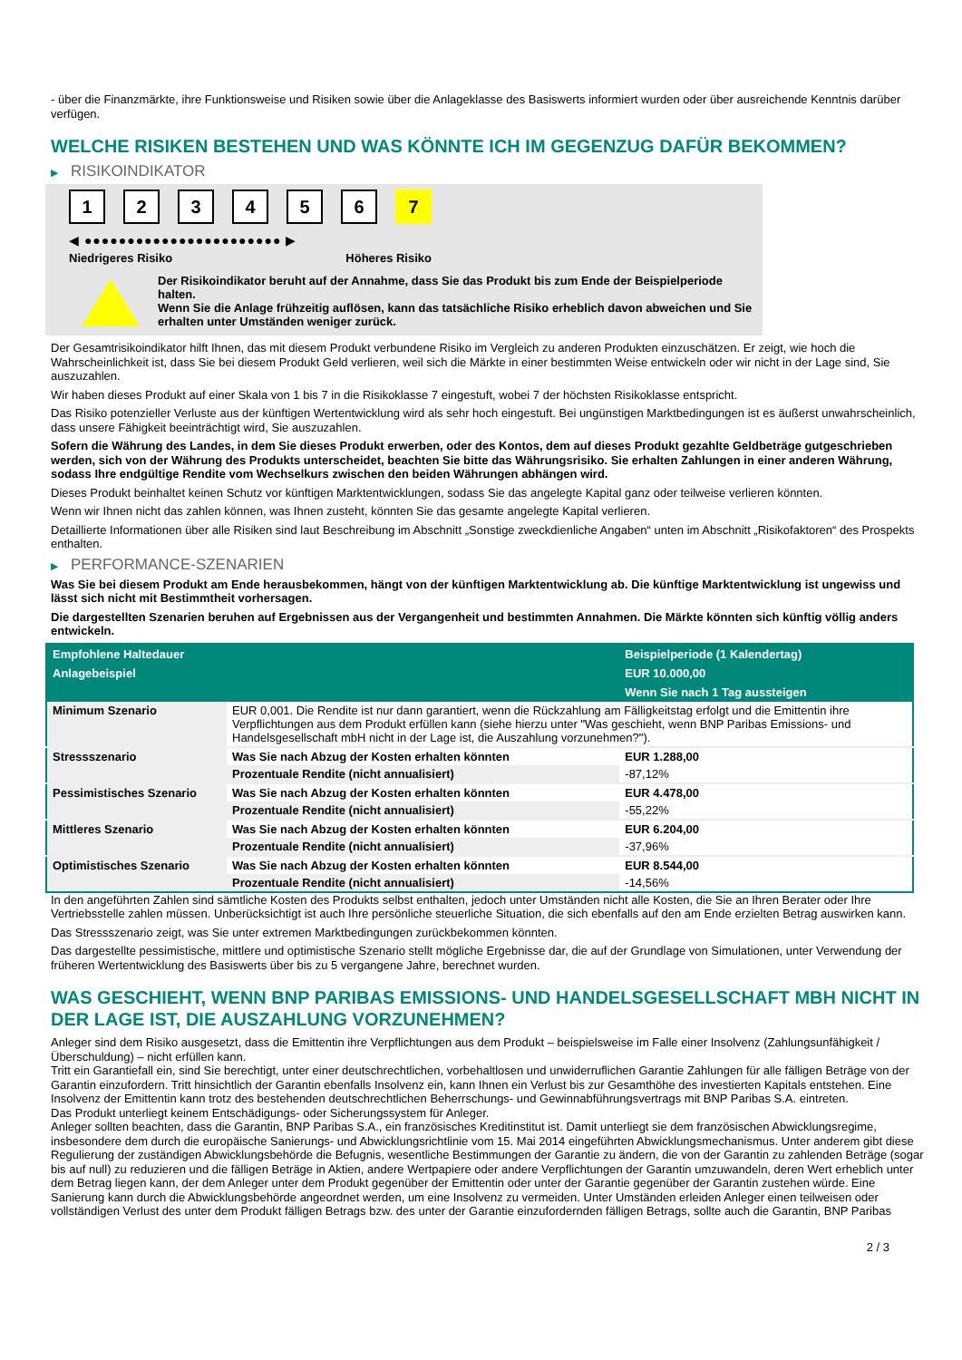- über die Finanzmärkte, ihre Funktionsweise und Risiken sowie über die Anlageklasse des Basiswerts informiert wurden oder über ausreichende Kenntnis darüber verfügen.
WELCHE RISIKEN BESTEHEN UND WAS KÖNNTE ICH IM GEGENZUG DAFÜR BEKOMMEN?
▶ RISIKOINDIKATOR
1 2 3 4 5 6 7
◀ ●●●●●●●●●●●●●●●●●●●●●●● ▶
Niedrigeres Risiko Höheres Risiko
Der Risikoindikator beruht auf der Annahme, dass Sie das Produkt bis zum Ende der Beispielperiode halten.
Wenn Sie die Anlage frühzeitig auflösen, kann das tatsächliche Risiko erheblich davon abweichen und Sie erhalten unter Umständen weniger zurück.
Der Gesamtrisikoindikator hilft Ihnen, das mit diesem Produkt verbundene Risiko im Vergleich zu anderen Produkten einzuschätzen. Er zeigt, wie hoch die Wahrscheinlichkeit ist, dass Sie bei diesem Produkt Geld verlieren, weil sich die Märkte in einer bestimmten Weise entwickeln oder wir nicht in der Lage sind, Sie auszuzahlen.
Wir haben dieses Produkt auf einer Skala von 1 bis 7 in die Risikoklasse 7 eingestuft, wobei 7 der höchsten Risikoklasse entspricht.
Das Risiko potenzieller Verluste aus der künftigen Wertentwicklung wird als sehr hoch eingestuft. Bei ungünstigen Marktbedingungen ist es äußerst unwahrscheinlich, dass unsere Fähigkeit beeinträchtigt wird, Sie auszuzahlen.
Sofern die Währung des Landes, in dem Sie dieses Produkt erwerben, oder des Kontos, dem auf dieses Produkt gezahlte Geldbeträge gutgeschrieben werden, sich von der Währung des Produkts unterscheidet, beachten Sie bitte das Währungsrisiko. Sie erhalten Zahlungen in einer anderen Währung, sodass Ihre endgültige Rendite vom Wechselkurs zwischen den beiden Währungen abhängen wird.
Dieses Produkt beinhaltet keinen Schutz vor künftigen Marktentwicklungen, sodass Sie das angelegte Kapital ganz oder teilweise verlieren könnten.
Wenn wir Ihnen nicht das zahlen können, was Ihnen zusteht, könnten Sie das gesamte angelegte Kapital verlieren.
Detaillierte Informationen über alle Risiken sind laut Beschreibung im Abschnitt „Sonstige zweckdienliche Angaben“ unten im Abschnitt „Risikofaktoren“ des Prospekts enthalten.
▶ PERFORMANCE-SZENARIEN
Was Sie bei diesem Produkt am Ende herausbekommen, hängt von der künftigen Marktentwicklung ab. Die künftige Marktentwicklung ist ungewiss und lässt sich nicht mit Bestimmtheit vorhersagen.
Die dargestellten Szenarien beruhen auf Ergebnissen aus der Vergangenheit und bestimmten Annahmen. Die Märkte könnten sich künftig völlig anders entwickeln.
| Empfohlene Haltedauer | | Beispielperiode (1 Kalendertag) |
| --- | --- | --- |
| Anlagebeispiel | | EUR 10.000,00 |
| | | Wenn Sie nach 1 Tag aussteigen |
| Minimum Szenario | EUR 0,001. Die Rendite ist nur dann garantiert, wenn die Rückzahlung am Fälligkeitstag erfolgt und die Emittentin ihre Verpflichtungen aus dem Produkt erfüllen kann (siehe hierzu unter "Was geschieht, wenn BNP Paribas Emissions- und Handelsgesellschaft mbH nicht in der Lage ist, die Auszahlung vorzunehmen?"). | |
| Stressszenario | Was Sie nach Abzug der Kosten erhalten könnten | EUR 1.288,00 |
| | Prozentuale Rendite (nicht annualisiert) | -87,12% |
| Pessimistisches Szenario | Was Sie nach Abzug der Kosten erhalten könnten | EUR 4.478,00 |
| | Prozentuale Rendite (nicht annualisiert) | -55,22% |
| Mittleres Szenario | Was Sie nach Abzug der Kosten erhalten könnten | EUR 6.204,00 |
| | Prozentuale Rendite (nicht annualisiert) | -37,96% |
| Optimistisches Szenario | Was Sie nach Abzug der Kosten erhalten könnten | EUR 8.544,00 |
| | Prozentuale Rendite (nicht annualisiert) | -14,56% |
In den angeführten Zahlen sind sämtliche Kosten des Produkts selbst enthalten, jedoch unter Umständen nicht alle Kosten, die Sie an Ihren Berater oder Ihre Vertriebsstelle zahlen müssen. Unberücksichtigt ist auch Ihre persönliche steuerliche Situation, die sich ebenfalls auf den am Ende erzielten Betrag auswirken kann.
Das Stressszenario zeigt, was Sie unter extremen Marktbedingungen zurückbekommen könnten.
Das dargestellte pessimistische, mittlere und optimistische Szenario stellt mögliche Ergebnisse dar, die auf der Grundlage von Simulationen, unter Verwendung der früheren Wertentwicklung des Basiswerts über bis zu 5 vergangene Jahre, berechnet wurden.
WAS GESCHIEHT, WENN BNP PARIBAS EMISSIONS- UND HANDELSGESELLSCHAFT MBH NICHT IN DER LAGE IST, DIE AUSZAHLUNG VORZUNEHMEN?
Anleger sind dem Risiko ausgesetzt, dass die Emittentin ihre Verpflichtungen aus dem Produkt – beispielsweise im Falle einer Insolvenz (Zahlungsunfähigkeit / Überschuldung) – nicht erfüllen kann.
Tritt ein Garantiefall ein, sind Sie berechtigt, unter einer deutschrechtlichen, vorbehaltlosen und unwiderruflichen Garantie Zahlungen für alle fälligen Beträge von der Garantin einzufordern. Tritt hinsichtlich der Garantin ebenfalls Insolvenz ein, kann Ihnen ein Verlust bis zur Gesamthöhe des investierten Kapitals entstehen. Eine Insolvenz der Emittentin kann trotz des bestehenden deutschrechtlichen Beherrschungs- und Gewinnabführungsvertrags mit BNP Paribas S.A. eintreten.
Das Produkt unterliegt keinem Entschädigungs- oder Sicherungssystem für Anleger.
Anleger sollten beachten, dass die Garantin, BNP Paribas S.A., ein französisches Kreditinstitut ist. Damit unterliegt sie dem französischen Abwicklungsregime, insbesondere dem durch die europäische Sanierungs- und Abwicklungsrichtlinie vom 15. Mai 2014 eingeführten Abwicklungsmechanismus. Unter anderem gibt diese Regulierung der zuständigen Abwicklungsbehörde die Befugnis, wesentliche Bestimmungen der Garantie zu ändern, die von der Garantin zu zahlenden Beträge (sogar bis auf null) zu reduzieren und die fälligen Beträge in Aktien, andere Wertpapiere oder andere Verpflichtungen der Garantin umzuwandeln, deren Wert erheblich unter dem Betrag liegen kann, der dem Anleger unter dem Produkt gegenüber der Emittentin oder unter der Garantie gegenüber der Garantin zustehen würde. Eine Sanierung kann durch die Abwicklungsbehörde angeordnet werden, um eine Insolvenz zu vermeiden. Unter Umständen erleiden Anleger einen teilweisen oder vollständigen Verlust des unter dem Produkt fälligen Betrags bzw. des unter der Garantie einzufordernden fälligen Betrags, sollte auch die Garantin, BNP Paribas
2 / 3